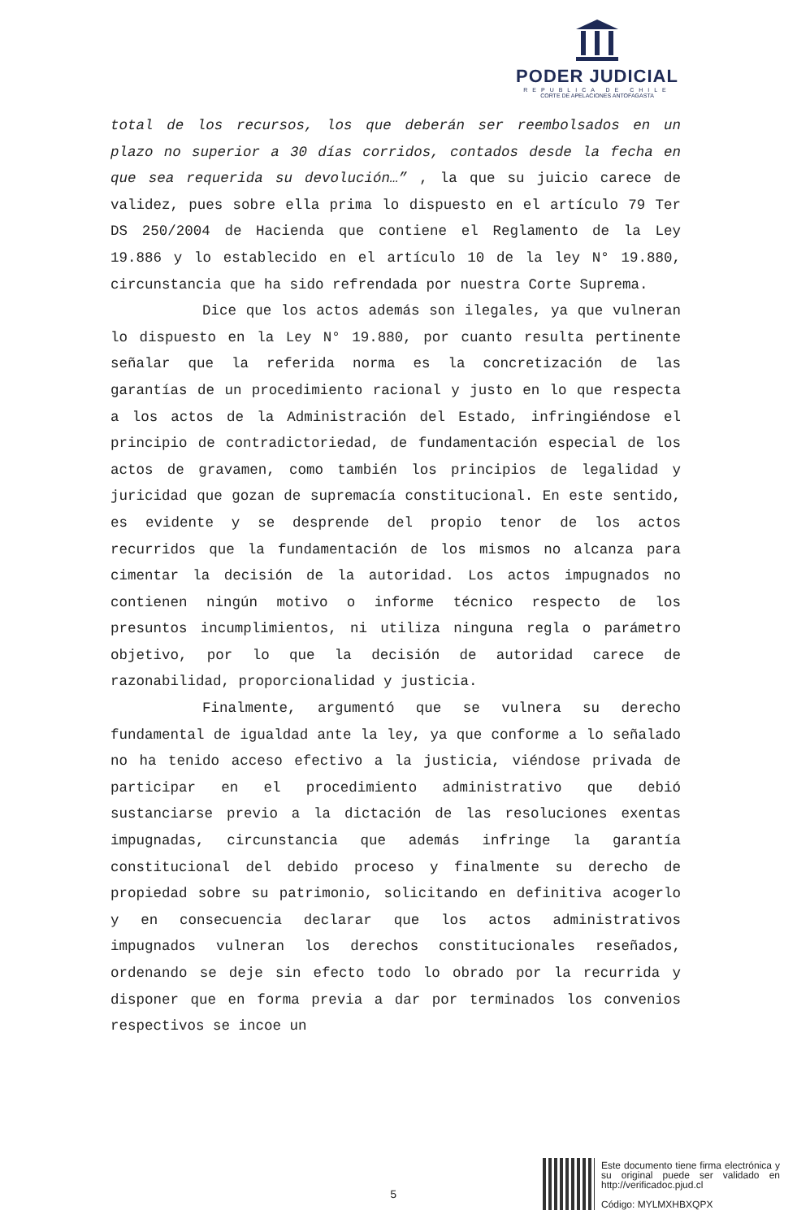PODER JUDICIAL
REPUBLICA DE CHILE
CORTE DE APELACIONES ANTOFAGASTA
total de los recursos, los que deberán ser reembolsados en un plazo no superior a 30 días corridos, contados desde la fecha en que sea requerida su devolución…” , la que su juicio carece de validez, pues sobre ella prima lo dispuesto en el artículo 79 Ter DS 250/2004 de Hacienda que contiene el Reglamento de la Ley 19.886 y lo establecido en el artículo 10 de la ley N° 19.880, circunstancia que ha sido refrendada por nuestra Corte Suprema.
Dice que los actos además son ilegales, ya que vulneran lo dispuesto en la Ley N° 19.880, por cuanto resulta pertinente señalar que la referida norma es la concretización de las garantías de un procedimiento racional y justo en lo que respecta a los actos de la Administración del Estado, infringiéndose el principio de contradictoriedad, de fundamentación especial de los actos de gravamen, como también los principios de legalidad y juricidad que gozan de supremacía constitucional. En este sentido, es evidente y se desprende del propio tenor de los actos recurridos que la fundamentación de los mismos no alcanza para cimentar la decisión de la autoridad. Los actos impugnados no contienen ningún motivo o informe técnico respecto de los presuntos incumplimientos, ni utiliza ninguna regla o parámetro objetivo, por lo que la decisión de autoridad carece de razonabilidad, proporcionalidad y justicia.
Finalmente, argumentó que se vulnera su derecho fundamental de igualdad ante la ley, ya que conforme a lo señalado no ha tenido acceso efectivo a la justicia, viéndose privada de participar en el procedimiento administrativo que debió sustanciarse previo a la dictación de las resoluciones exentas impugnadas, circunstancia que además infringe la garantía constitucional del debido proceso y finalmente su derecho de propiedad sobre su patrimonio, solicitando en definitiva acogerlo y en consecuencia declarar que los actos administrativos impugnados vulneran los derechos constitucionales reseñados, ordenando se deje sin efecto todo lo obrado por la recurrida y disponer que en forma previa a dar por terminados los convenios respectivos se incoe un
5
Este documento tiene firma electrónica y su original puede ser validado en http://verificadoc.pjud.cl
Código: MYLMXHBXQPX